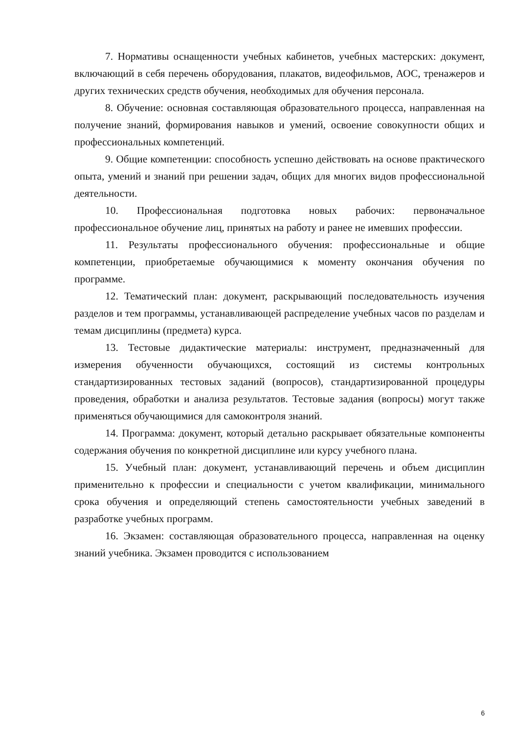7. Нормативы оснащенности учебных кабинетов, учебных мастерских: документ, включающий в себя перечень оборудования, плакатов, видеофильмов, АОС, тренажеров и других технических средств обучения, необходимых для обучения персонала.
8. Обучение: основная составляющая образовательного процесса, направленная на получение знаний, формирования навыков и умений, освоение совокупности общих и профессиональных компетенций.
9. Общие компетенции: способность успешно действовать на основе практического опыта, умений и знаний при решении задач, общих для многих видов профессиональной деятельности.
10. Профессиональная подготовка новых рабочих: первоначальное профессиональное обучение лиц, принятых на работу и ранее не имевших профессии.
11. Результаты профессионального обучения: профессиональные и общие компетенции, приобретаемые обучающимися к моменту окончания обучения по программе.
12. Тематический план: документ, раскрывающий последовательность изучения разделов и тем программы, устанавливающей распределение учебных часов по разделам и темам дисциплины (предмета) курса.
13. Тестовые дидактические материалы: инструмент, предназначенный для измерения обученности обучающихся, состоящий из системы контрольных стандартизированных тестовых заданий (вопросов), стандартизированной процедуры проведения, обработки и анализа результатов. Тестовые задания (вопросы) могут также применяться обучающимися для самоконтроля знаний.
14. Программа: документ, который детально раскрывает обязательные компоненты содержания обучения по конкретной дисциплине или курсу учебного плана.
15. Учебный план: документ, устанавливающий перечень и объем дисциплин применительно к профессии и специальности с учетом квалификации, минимального срока обучения и определяющий степень самостоятельности учебных заведений в разработке учебных программ.
16. Экзамен: составляющая образовательного процесса, направленная на оценку знаний учебника. Экзамен проводится с использованием
6